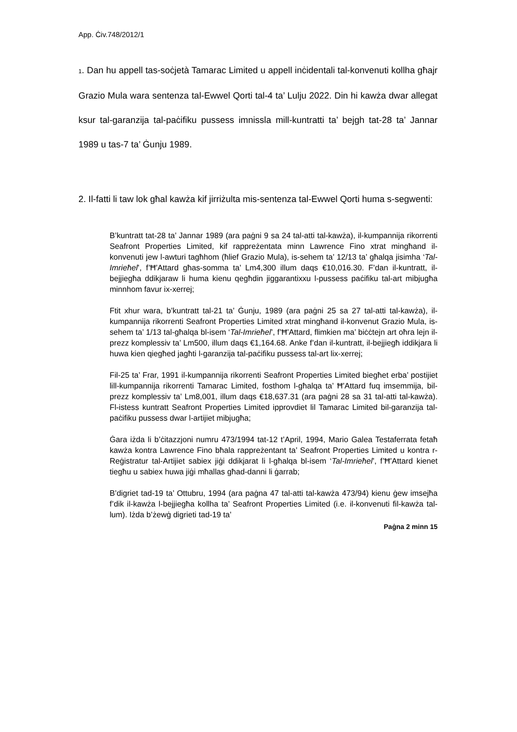App. Ċiv.748/2012/1
1. Dan hu appell tas-soċjetà Tamarac Limited u appell inċidentali tal-konvenuti kollha għajr Grazio Mula wara sentenza tal-Ewwel Qorti tal-4 ta’ Lulju 2022. Din hi kawża dwar allegat ksur tal-garanzija tal-paċifiku pussess imnissla mill-kuntratti ta’ bejgh tat-28 ta’ Jannar 1989 u tas-7 ta’ Ġunju 1989.
2. Il-fatti li taw lok għal kawża kif jirriżulta mis-sentenza tal-Ewwel Qorti huma s-segwenti:
B’kuntratt tat-28 ta’ Jannar 1989 (ara paġni 9 sa 24 tal-atti tal-kawża), il-kumpannija rikorrenti Seafront Properties Limited, kif rappreżentata minn Lawrence Fino xtrat mingħand il-konvenuti jew l-awturi tagħhom (ħlief Grazio Mula), is-sehem ta’ 12/13 ta’ għalqa jisimha ‘Tal-Imrieħel’, f’Ħ’Attard għas-somma ta’ Lm4,300 illum daqs €10,016.30. F’dan il-kuntratt, il-bejjiegħa ddikjaraw li huma kienu qegħdin jiggarantixxu l-pussess paċifiku tal-art mibjugħa minnhom favur ix-xerrej;
Ftit xhur wara, b’kuntratt tal-21 ta’ Ġunju, 1989 (ara paġni 25 sa 27 tal-atti tal-kawża), il-kumpannija rikorrenti Seafront Properties Limited xtrat mingħand il-konvenut Grazio Mula, is-sehem ta’ 1/13 tal-għalqa bl-isem ‘Tal-Imrieħel’, f’Ħ’Attard, flimkien ma’ biċċtejn art oħra lejn il-prezz komplessiv ta’ Lm500, illum daqs €1,164.68. Anke f’dan il-kuntratt, il-bejjiegħ iddikjara li huwa kien qiegħed jagħti l-garanzija tal-paċifiku pussess tal-art lix-xerrej;
Fil-25 ta’ Frar, 1991 il-kumpannija rikorrenti Seafront Properties Limited biegħet erba’ postijiet lill-kumpannija rikorrenti Tamarac Limited, fosthom l-għalqa ta’ Ħ’Attard fuq imsemmija, bil-prezz komplessiv ta’ Lm8,001, illum daqs €18,637.31 (ara paġni 28 sa 31 tal-atti tal-kawża). Fl-istess kuntratt Seafront Properties Limited ipprovdiet lil Tamarac Limited bil-garanzija tal-paċifiku pussess dwar l-artijiet mibjugħa;
Ġara iżda li b’ċitazzjoni numru 473/1994 tat-12 t’April, 1994, Mario Galea Testaferrata fetaħ kawża kontra Lawrence Fino bħala rappreżentant ta’ Seafront Properties Limited u kontra r-Reġistratur tal-Artijiet sabiex jiġi ddikjarat li l-għalqa bl-isem ‘Tal-Imrieħel’, f’Ħ’Attard kienet tiegħu u sabiex huwa jiġi mħallas għad-danni li ġarrab;
B’digriet tad-19 ta’ Ottubru, 1994 (ara paġna 47 tal-atti tal-kawża 473/94) kienu ġew imsejħa f’dik il-kawża l-bejjiegħa kollha ta’ Seafront Properties Limited (i.e. il-konvenuti fil-kawża tal-lum). Iżda b’żewġ digrieti tad-19 ta’
Paġna 2 minn 15